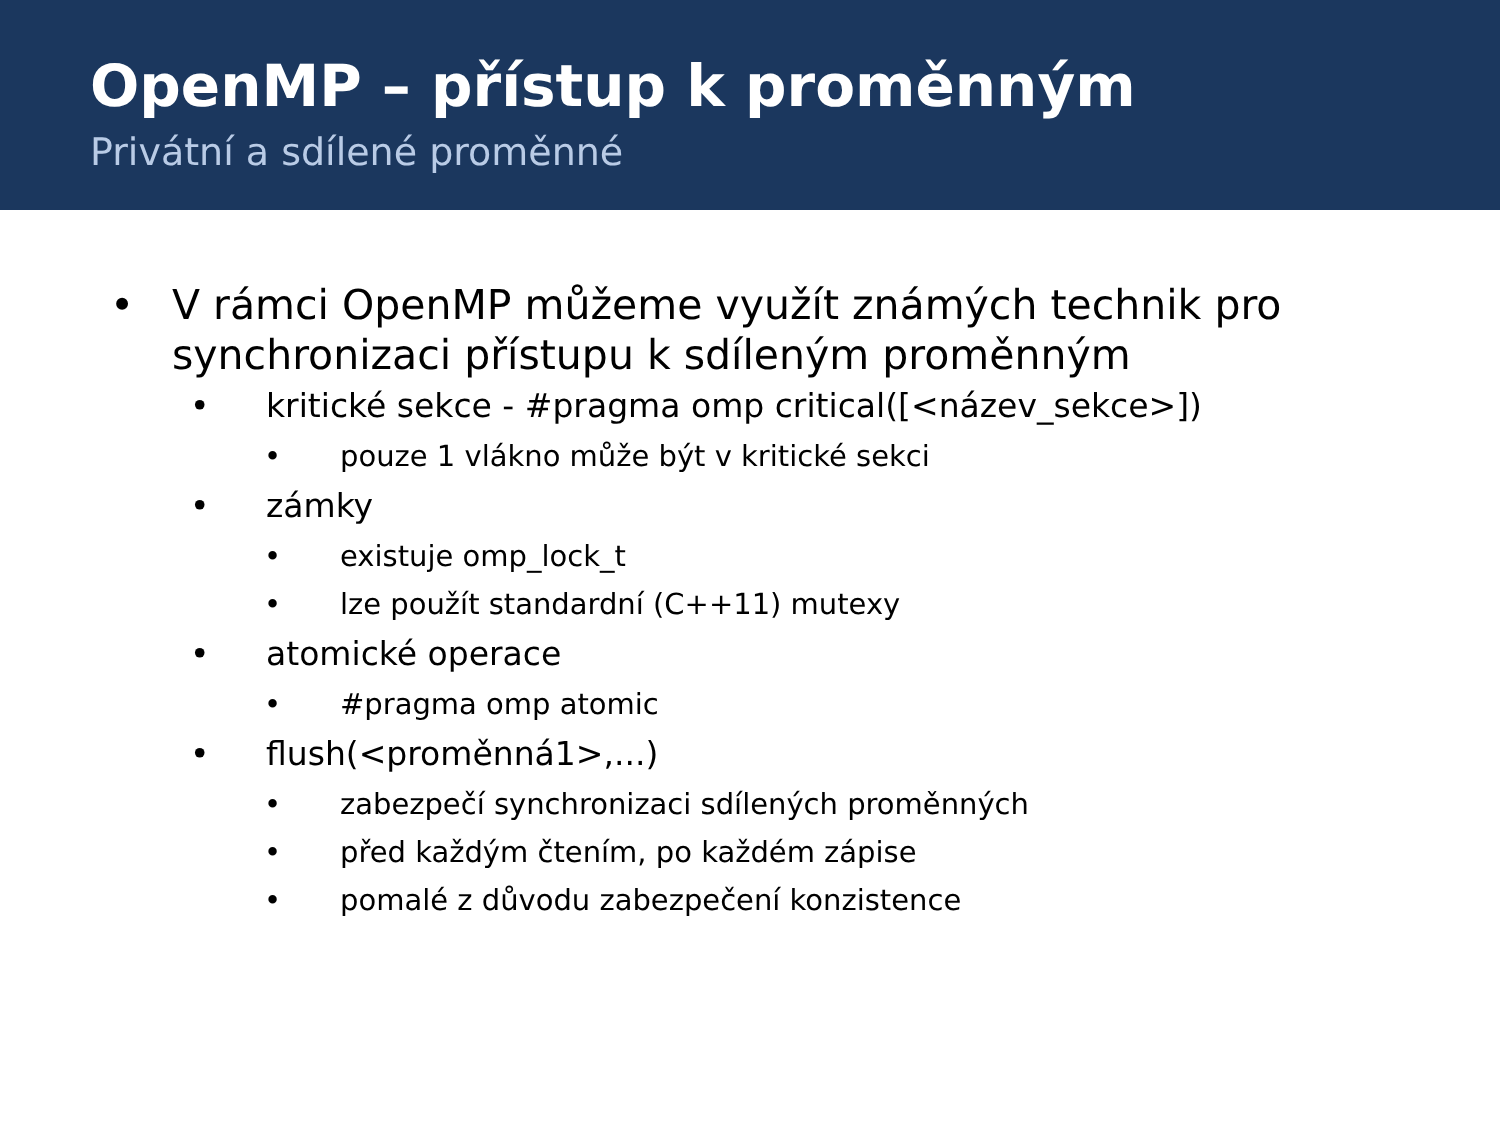OpenMP – přístup k proměnným
Privátní a sdílené proměnné
• V rámci OpenMP můžeme využít známých technik pro synchronizaci přístupu k sdíleným proměnným
• kritické sekce - #pragma omp critical([<název_sekce>])
• pouze 1 vlákno může být v kritické sekci
• zámky
• existuje omp_lock_t
• lze použít standardní (C++11) mutexy
• atomické operace
• #pragma omp atomic
• flush(<proměnná1>,...)
• zabezpečí synchronizaci sdílených proměnných
• před každým čtením, po každém zápise
• pomalé z důvodu zabezpečení konzistence